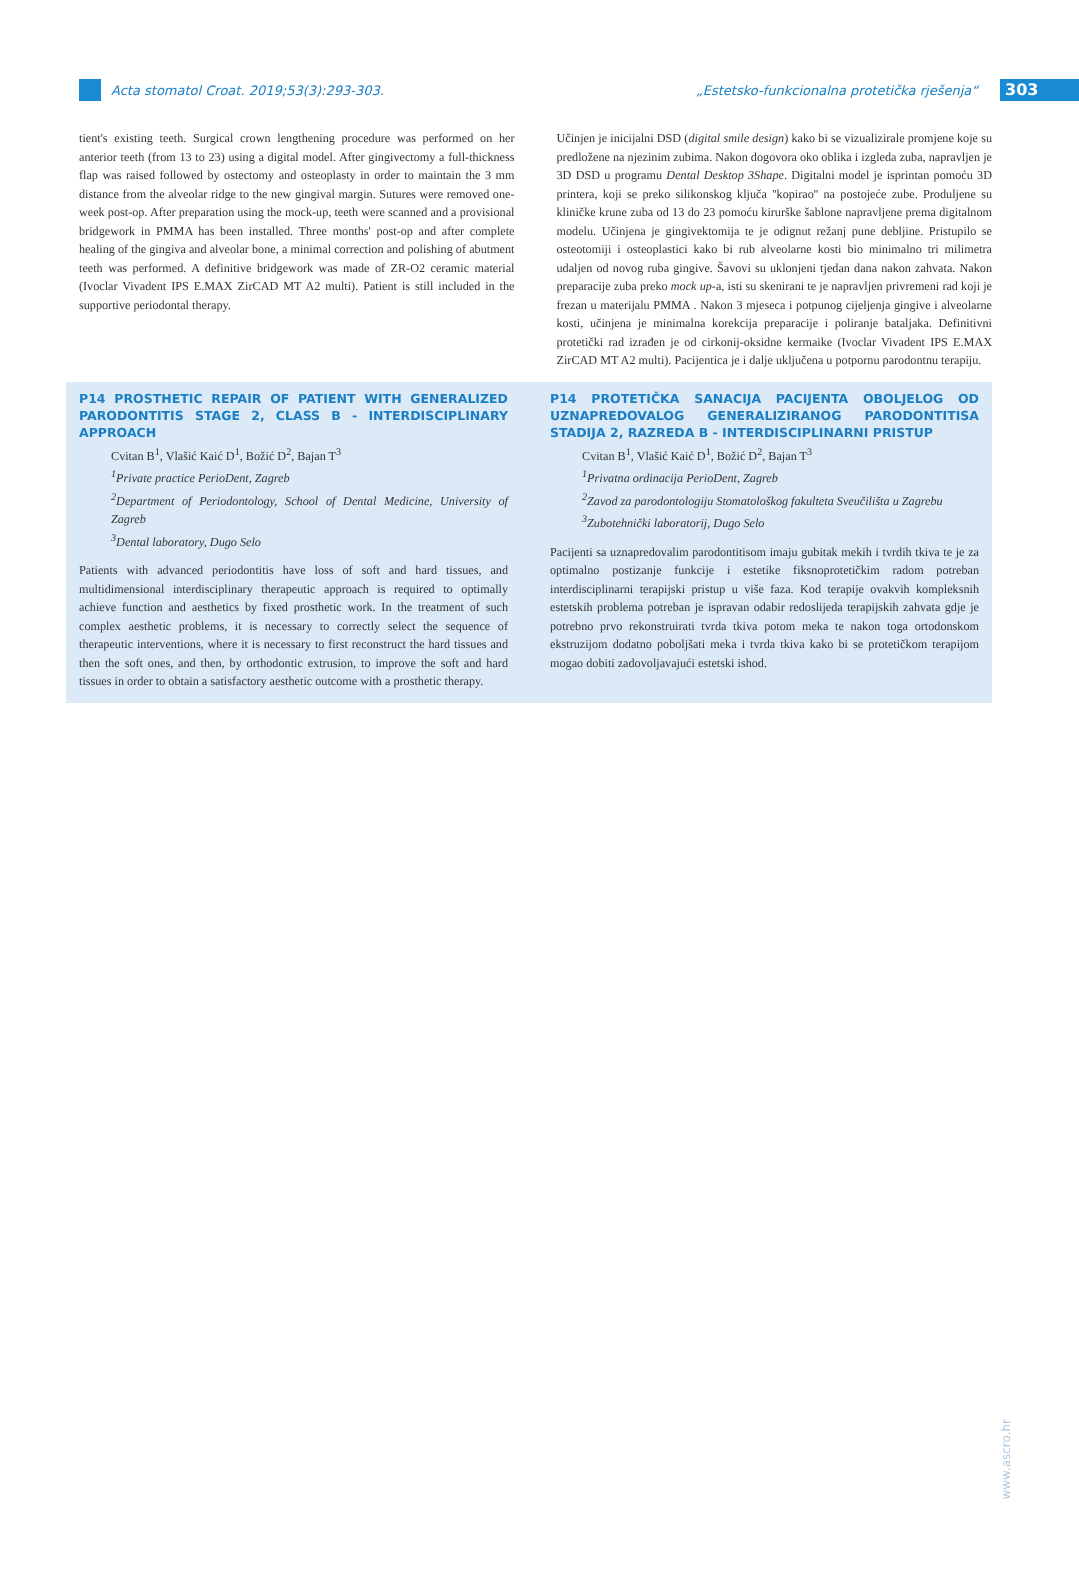Acta stomatol Croat. 2019;53(3):293-303.
„Estetsko-funkcionalna protetička rješenja“
303
tient's existing teeth. Surgical crown lengthening procedure was performed on her anterior teeth (from 13 to 23) using a digital model. After gingivectomy a full-thickness flap was raised followed by ostectomy and osteoplasty in order to maintain the 3 mm distance from the alveolar ridge to the new gingival margin. Sutures were removed one-week post-op. After preparation using the mock-up, teeth were scanned and a provisional bridgework in PMMA has been installed. Three months' post-op and after complete healing of the gingiva and alveolar bone, a minimal correction and polishing of abutment teeth was performed. A definitive bridgework was made of ZR-O2 ceramic material (Ivoclar Vivadent IPS E.MAX ZirCAD MT A2 multi). Patient is still included in the supportive periodontal therapy.
Učinjen je inicijalni DSD (digital smile design) kako bi se vizualizirale promjene koje su predložene na njezinim zubima. Nakon dogovora oko oblika i izgleda zuba, napravljen je 3D DSD u programu Dental Desktop 3Shape. Digitalni model je isprintan pomoću 3D printera, koji se preko silikonskog ključa ''kopirao'' na postojeće zube. Produljene su kliničke krune zuba od 13 do 23 pomoću kirurške šablone napravljene prema digitalnom modelu. Učinjena je gingivektomija te je odignut režanj pune debljine. Pristupilo se osteotomiji i osteoplastici kako bi rub alveolarne kosti bio minimalno tri milimetra udaljen od novog ruba gingive. Šavovi su uklonjeni tjedan dana nakon zahvata. Nakon preparacije zuba preko mock up-a, isti su skenirani te je napravljen privremeni rad koji je frezan u materijalu PMMA . Nakon 3 mjeseca i potpunog cijeljenja gingive i alveolarne kosti, učinjena je minimalna korekcija preparacije i poliranje bataljaka. Definitivni protetički rad izrađen je od cirkonij-oksidne kermaike (Ivoclar Vivadent IPS E.MAX ZirCAD MT A2 multi). Pacijentica je i dalje uključena u potpornu parodontnu terapiju.
P14 PROSTHETIC REPAIR OF PATIENT WITH GENERALIZED PARODONTITIS STAGE 2, CLASS B - INTERDISCIPLINARY APPROACH
Cvitan B<sup>1</sup>, Vlašić Kaić D<sup>1</sup>, Božić D<sup>2</sup>, Bajan T<sup>3</sup>
<sup>1</sup> Private practice PerioDent, Zagreb
<sup>2</sup> Department of Periodontology, School of Dental Medicine, University of Zagreb
<sup>3</sup> Dental laboratory, Dugo Selo
Patients with advanced periodontitis have loss of soft and hard tissues, and multidimensional interdisciplinary therapeutic approach is required to optimally achieve function and aesthetics by fixed prosthetic work. In the treatment of such complex aesthetic problems, it is necessary to correctly select the sequence of therapeutic interventions, where it is necessary to first reconstruct the hard tissues and then the soft ones, and then, by orthodontic extrusion, to improve the soft and hard tissues in order to obtain a satisfactory aesthetic outcome with a prosthetic therapy.
P14 PROTETIČKA SANACIJA PACIJENTA OBOLJELOG OD UZNAPREDOVALOG GENERALIZIRANOG PARODONTITISA STADIJA 2, RAZREDA B - INTERDISCIPLINARNI PRISTUP
Cvitan B<sup>1</sup>, Vlašić Kaić D<sup>1</sup>, Božić D<sup>2</sup>, Bajan T<sup>3</sup>
<sup>1</sup> Privatna ordinacija PerioDent, Zagreb
<sup>2</sup> Zavod za parodontologiju Stomatološkog fakulteta Sveučilišta u Zagrebu
<sup>3</sup> Zubotehnički laboratorij, Dugo Selo
Pacijenti sa uznapredovalim parodontitisom imaju gubitak mekih i tvrdih tkiva te je za optimalno postizanje funkcije i estetike fiksnoprotetičkim radom potreban interdisciplinarni terapijski pristup u više faza. Kod terapije ovakvih kompleksnih estetskih problema potreban je ispravan odabir redoslijeda terapijskih zahvata gdje je potrebno prvo rekonstruirati tvrda tkiva potom meka te nakon toga ortodonskom ekstruzijom dodatno poboljšati meka i tvrda tkiva kako bi se protetičkom terapijom mogao dobiti zadovoljavajući estetski ishod.
www.ascro.hr